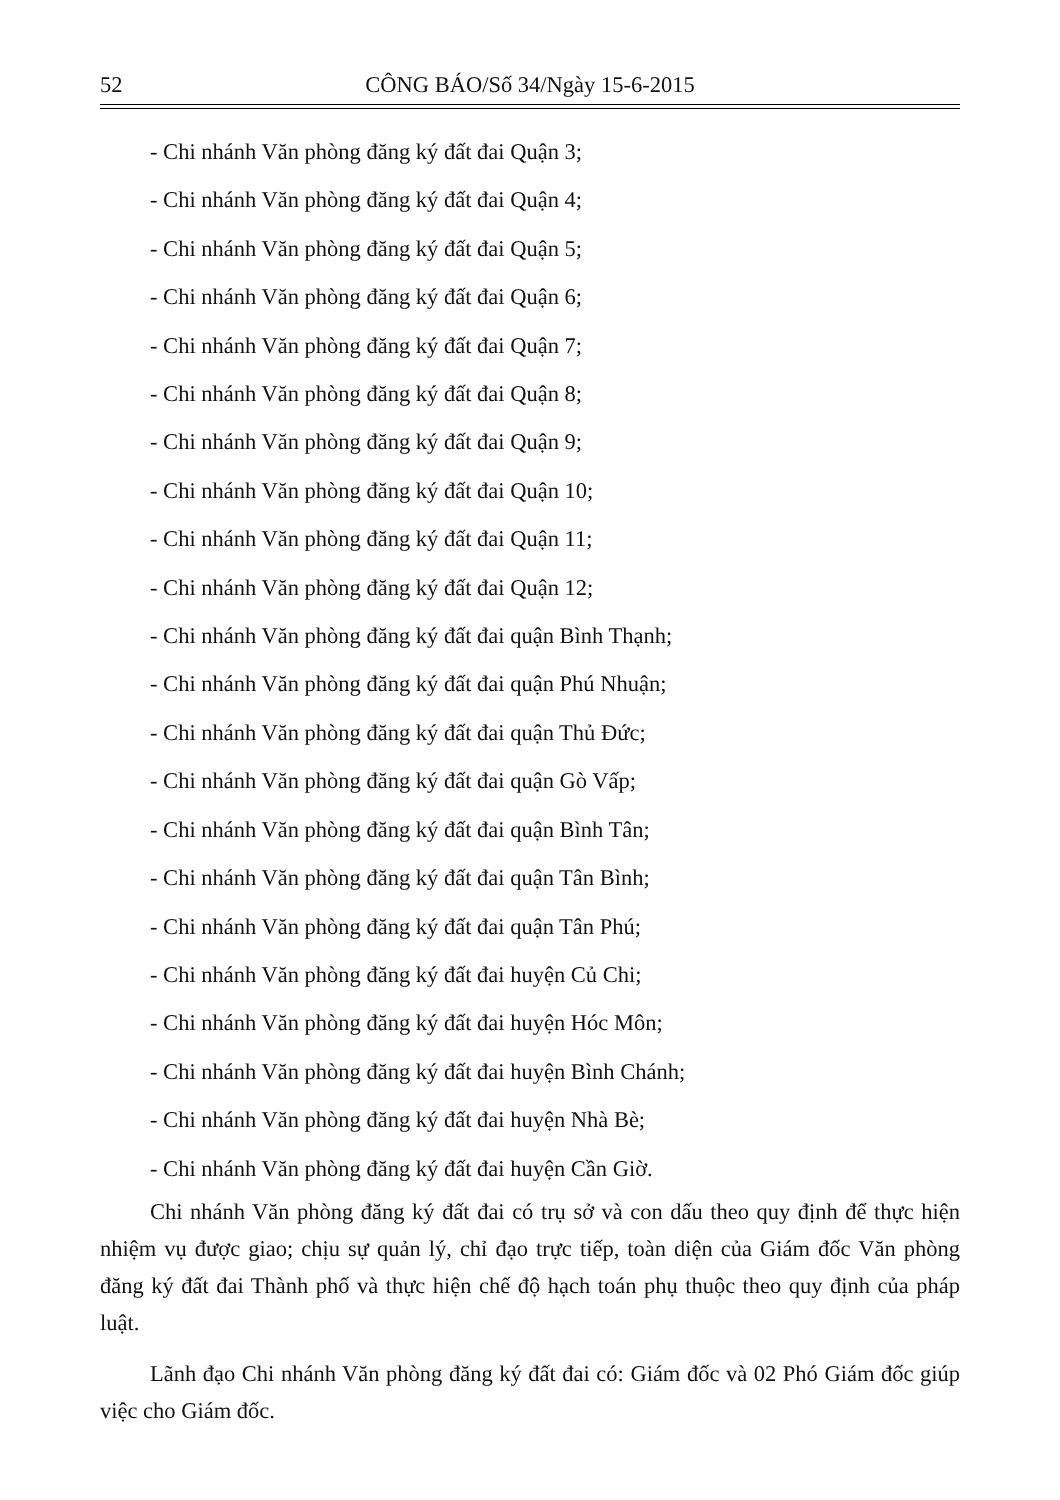52 CÔNG BÁO/Số 34/Ngày 15-6-2015
- Chi nhánh Văn phòng đăng ký đất đai Quận 3;
- Chi nhánh Văn phòng đăng ký đất đai Quận 4;
- Chi nhánh Văn phòng đăng ký đất đai Quận 5;
- Chi nhánh Văn phòng đăng ký đất đai Quận 6;
- Chi nhánh Văn phòng đăng ký đất đai Quận 7;
- Chi nhánh Văn phòng đăng ký đất đai Quận 8;
- Chi nhánh Văn phòng đăng ký đất đai Quận 9;
- Chi nhánh Văn phòng đăng ký đất đai Quận 10;
- Chi nhánh Văn phòng đăng ký đất đai Quận 11;
- Chi nhánh Văn phòng đăng ký đất đai Quận 12;
- Chi nhánh Văn phòng đăng ký đất đai quận Bình Thạnh;
- Chi nhánh Văn phòng đăng ký đất đai quận Phú Nhuận;
- Chi nhánh Văn phòng đăng ký đất đai quận Thủ Đức;
- Chi nhánh Văn phòng đăng ký đất đai quận Gò Vấp;
- Chi nhánh Văn phòng đăng ký đất đai quận Bình Tân;
- Chi nhánh Văn phòng đăng ký đất đai quận Tân Bình;
- Chi nhánh Văn phòng đăng ký đất đai quận Tân Phú;
- Chi nhánh Văn phòng đăng ký đất đai huyện Củ Chi;
- Chi nhánh Văn phòng đăng ký đất đai huyện Hóc Môn;
- Chi nhánh Văn phòng đăng ký đất đai huyện Bình Chánh;
- Chi nhánh Văn phòng đăng ký đất đai huyện Nhà Bè;
- Chi nhánh Văn phòng đăng ký đất đai huyện Cần Giờ.
Chi nhánh Văn phòng đăng ký đất đai có trụ sở và con dấu theo quy định để thực hiện nhiệm vụ được giao; chịu sự quản lý, chỉ đạo trực tiếp, toàn diện của Giám đốc Văn phòng đăng ký đất đai Thành phố và thực hiện chế độ hạch toán phụ thuộc theo quy định của pháp luật.
Lãnh đạo Chi nhánh Văn phòng đăng ký đất đai có: Giám đốc và 02 Phó Giám đốc giúp việc cho Giám đốc.